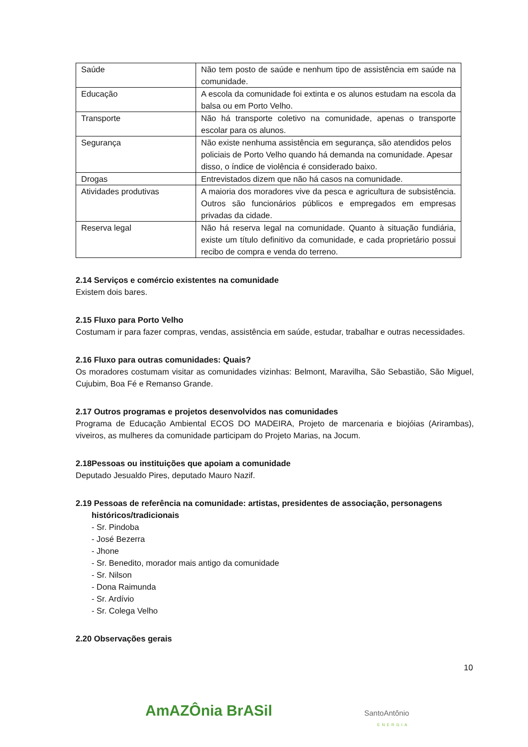| Saúde | Não tem posto de saúde e nenhum tipo de assistência em saúde na comunidade. |
| Educação | A escola da comunidade foi extinta e os alunos estudam na escola da balsa ou em Porto Velho. |
| Transporte | Não há transporte coletivo na comunidade, apenas o transporte escolar para os alunos. |
| Segurança | Não existe nenhuma assistência em segurança, são atendidos pelos policiais de Porto Velho quando há demanda na comunidade. Apesar disso, o índice de violência é considerado baixo. |
| Drogas | Entrevistados dizem que não há casos na comunidade. |
| Atividades produtivas | A maioria dos moradores vive da pesca e agricultura de subsistência. Outros são funcionários públicos e empregados em empresas privadas da cidade. |
| Reserva legal | Não há reserva legal na comunidade. Quanto à situação fundiária, existe um título definitivo da comunidade, e cada proprietário possui recibo de compra e venda do terreno. |
2.14 Serviços e comércio existentes na comunidade
Existem dois bares.
2.15 Fluxo para Porto Velho
Costumam ir para fazer compras, vendas, assistência em saúde, estudar, trabalhar e outras necessidades.
2.16 Fluxo para outras comunidades: Quais?
Os moradores costumam visitar as comunidades vizinhas: Belmont, Maravilha, São Sebastião, São Miguel, Cujubim, Boa Fé e Remanso Grande.
2.17 Outros programas e projetos desenvolvidos nas comunidades
Programa de Educação Ambiental ECOS DO MADEIRA, Projeto de marcenaria e biojóias (Arirambas), viveiros, as mulheres da comunidade participam do Projeto Marias, na Jocum.
2.18Pessoas ou instituições que apoiam a comunidade
Deputado Jesualdo Pires, deputado Mauro Nazif.
2.19 Pessoas de referência na comunidade: artistas, presidentes de associação, personagens
históricos/tradicionais
- Sr. Pindoba
- José Bezerra
- Jhone
- Sr. Benedito, morador mais antigo da comunidade
- Sr. Nilson
- Dona Raimunda
- Sr. Ardívio
- Sr. Colega Velho
2.20 Observações gerais
10
AmAZÔnia BrASil SantoAntônio
ENERGIA